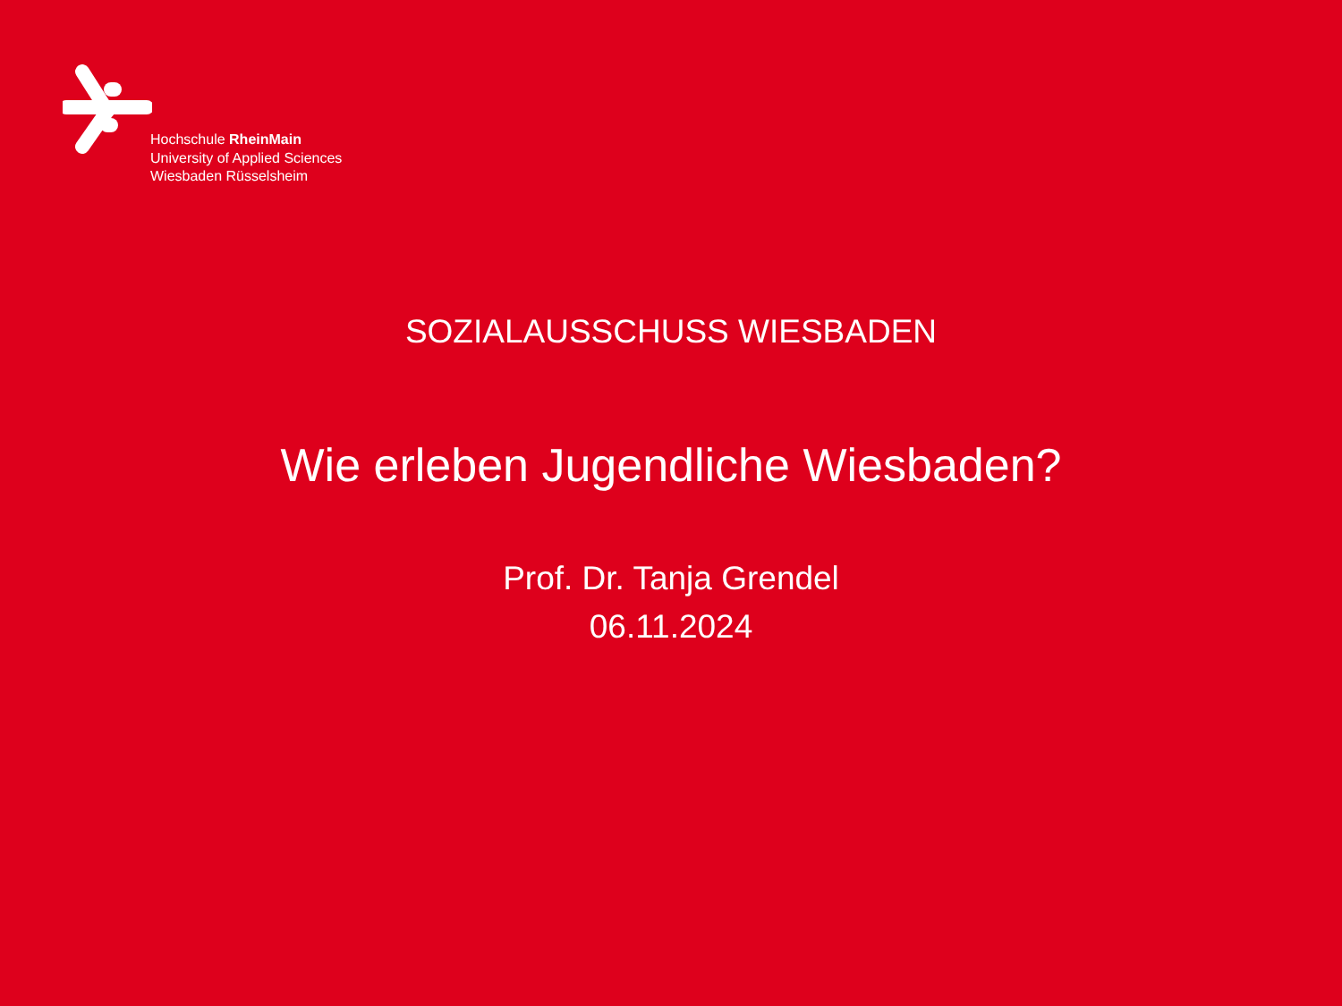Hochschule RheinMain
University of Applied Sciences
Wiesbaden Rüsselsheim
SOZIALAUSSCHUSS WIESBADEN
Wie erleben Jugendliche Wiesbaden?
Prof. Dr. Tanja Grendel
06.11.2024